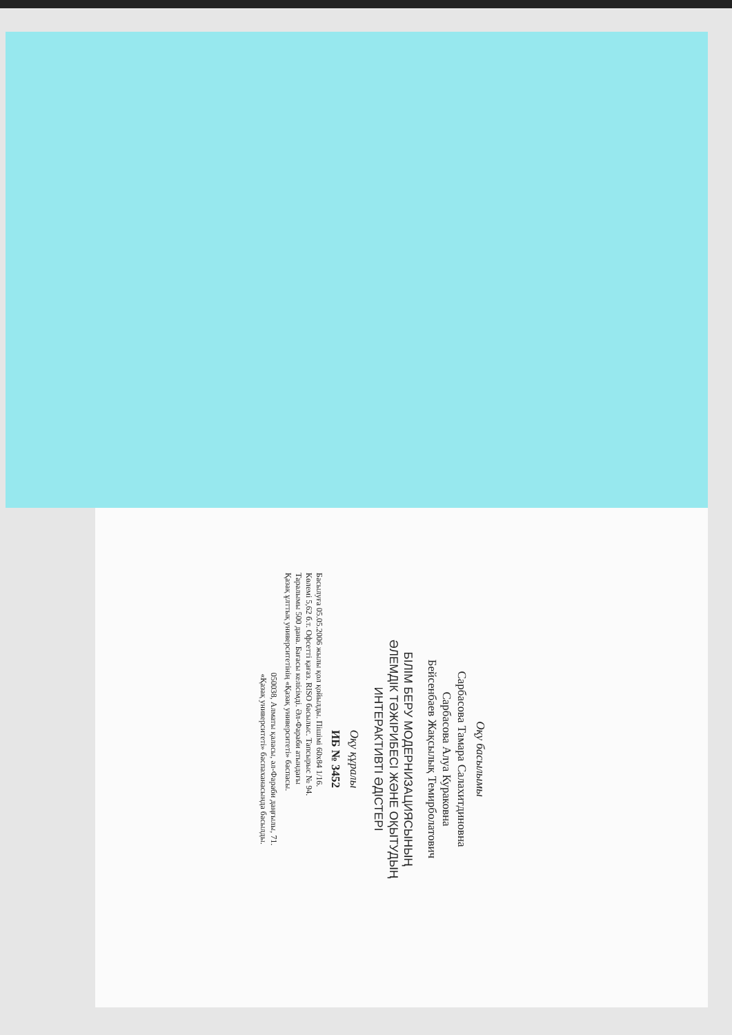Оқу басылымы
Сарбасова Тамара Салахитдиновна
Сарбасова Алуа Кураковна
Бейсенбаев Жақсылық Темирболатович
БІЛІМ БЕРУ МОДЕРНИЗАЦИЯСЫНЫҢ
ӘЛЕМДІК ТӘЖІРИБЕСІ ЖӘНЕ ОҚЫТУДЫҢ
ИНТЕРАКТИВТІ ӘДІСТЕРІ
Оқу құралы
ИБ № 3452
Басылуға 05.05.2006 жылы қол қойылды. Пішімі 60x84 1/16.
Көлемі 5,62 б.т. Офсетті қағаз. RISO басылыс. Тапсырыс № 94.
Таралымы 500 дана. Бағасы келісімді. Әл-Фараби атындағы
Қазақ ұлттық университетінің «Қазақ университеті» баспасы.
050038, Алматы қаласы, әл-Фараби даңғылы, 71.
«Қазақ университеті» баспаханасында басылды.